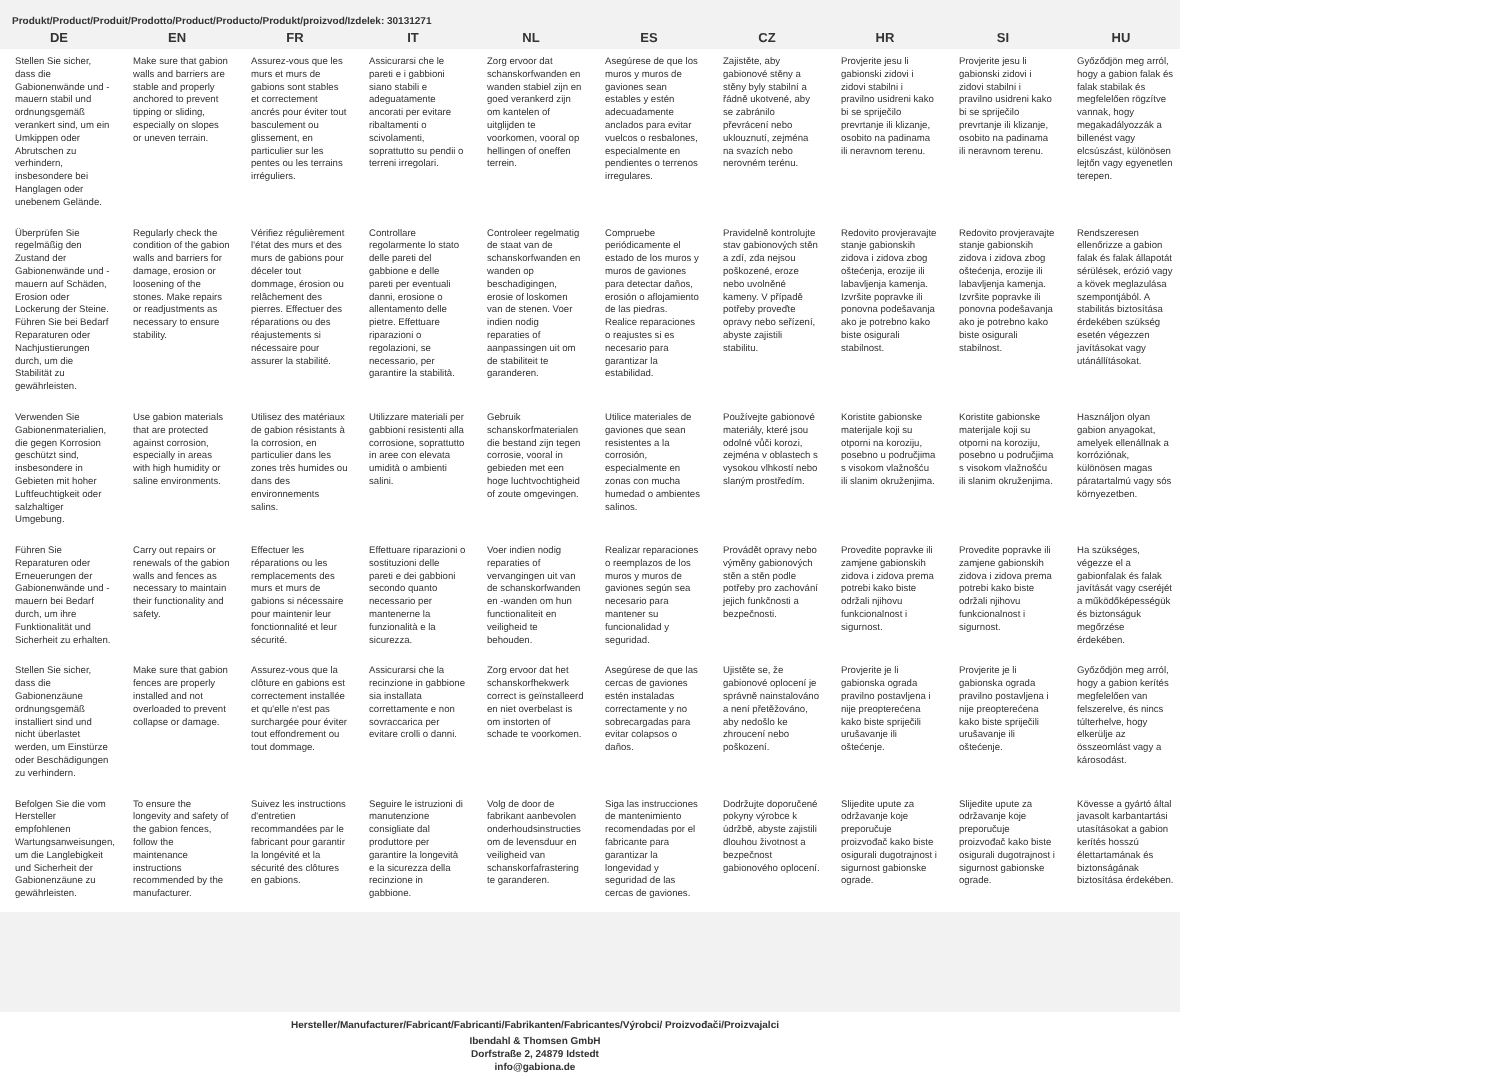Produkt/Product/Produit/Prodotto/Product/Producto/Produkt/proizvod/Izdelek: 30131271
| DE | EN | FR | IT | NL | ES | CZ | HR | SI | HU |
| --- | --- | --- | --- | --- | --- | --- | --- | --- | --- |
| Stellen Sie sicher, dass die Gabionenwände und -mauern stabil und ordnungsgemäß verankert sind, um ein Umkippen oder Abrutschen zu verhindern, insbesondere bei Hanglagen oder unebenem Gelände. | Make sure that gabion walls and barriers are stable and properly anchored to prevent tipping or sliding, especially on slopes or uneven terrain. | Assurez-vous que les murs et murs de gabions sont stables et correctement ancrés pour éviter tout basculement ou glissement, en particulier sur les pentes ou les terrains irréguliers. | Assicurarsi che le pareti e i gabbioni siano stabili e adeguatamente ancorati per evitare ribaltamenti o scivolamenti, soprattutto su pendii o terreni irregolari. | Zorg ervoor dat schanskorfwanden en wanden stabiel zijn en goed verankerd zijn om kantelen of uitglijden te voorkomen, vooral op hellingen of oneffen terrein. | Asegúrese de que los muros y muros de gaviones sean estables y estén adecuadamente anclados para evitar vuelcos o resbalones, especialmente en pendientes o terrenos irregulares. | Zajistěte, aby gabionové stěny a stěny byly stabilní a řádně ukotvené, aby se zabránilo převrácení nebo uklouznutí, zejména na svazích nebo nerovném terénu. | Provjerite jesu li gabionski zidovi i zidovi stabilni i pravilno usidreni kako bi se spriječilo prevrtanje ili klizanje, osobito na padinama ili neravnom terenu. | Provjerite jesu li gabionski zidovi i zidovi stabilni i pravilno usidreni kako bi se spriječilo prevrtanje ili klizanje, osobito na padinama ili neravnom terenu. | Győződjön meg arról, hogy a gabion falak és falak stabilak és megfelelően rögzítve vannak, hogy megakadályozzák a billenést vagy elcsúszást, különösen lejtőn vagy egyenetlen terepen. |
| Überprüfen Sie regelmäßig den Zustand der Gabionenwände und -mauern auf Schäden, Erosion oder Lockerung der Steine. Führen Sie bei Bedarf Reparaturen oder Nachjustierungen durch, um die Stabilität zu gewährleisten. | Regularly check the condition of the gabion walls and barriers for damage, erosion or loosening of the stones. Make repairs or readjustments as necessary to ensure stability. | Vérifiez régulièrement l'état des murs et des murs de gabions pour déceler tout dommage, érosion ou relâchement des pierres. Effectuer des réparations ou des réajustements si nécessaire pour assurer la stabilité. | Controllare regolarmente lo stato delle pareti del gabbione e delle pareti per eventuali danni, erosione o allentamento delle pietre. Effettuare riparazioni o regolazioni, se necessario, per garantire la stabilità. | Controleer regelmatig de staat van de schanskorfwanden en wanden op beschadigingen, erosie of loskomen van de stenen. Voer indien nodig reparaties of aanpassingen uit om de stabiliteit te garanderen. | Compruebe periódicamente el estado de los muros y muros de gaviones para detectar daños, erosión o aflojamiento de las piedras. Realice reparaciones o reajustes si es necesario para garantizar la estabilidad. | Pravidelně kontrolujte stav gabionových stěn a zdí, zda nejsou poškozené, eroze nebo uvolněné kameny. V případě potřeby proveďte opravy nebo seřízení, abyste zajistili stabilitu. | Redovito provjeravajte stanje gabionskih zidova i zidova zbog oštećenja, erozije ili labavljenja kamenja. Izvršite popravke ili ponovna podešavanja ako je potrebno kako biste osigurali stabilnost. | Redovito provjeravajte stanje gabionskih zidova i zidova zbog oštećenja, erozije ili labavljenja kamenja. Izvršite popravke ili ponovna podešavanja ako je potrebno kako biste osigurali stabilnost. | Rendszeresen ellenőrizze a gabion falak és falak állapotát sérülések, erózió vagy a kövek meglazulása szempontjából. A stabilitás biztosítása érdekében szükség esetén végezzen javításokat vagy utánállításokat. |
| Verwenden Sie Gabionenmaterialien, die gegen Korrosion geschützt sind, insbesondere in Gebieten mit hoher Luftfeuchtigkeit oder salzhaltiger Umgebung. | Use gabion materials that are protected against corrosion, especially in areas with high humidity or saline environments. | Utilisez des matériaux de gabion résistants à la corrosion, en particulier dans les zones très humides ou dans des environnements salins. | Utilizzare materiali per gabbioni resistenti alla corrosione, soprattutto in aree con elevata umidità o ambienti salini. | Gebruik schanskorfmaterialen die bestand zijn tegen corrosie, vooral in gebieden met een hoge luchtvochtigheid of zoute omgevingen. | Utilice materiales de gaviones que sean resistentes a la corrosión, especialmente en zonas con mucha humedad o ambientes salinos. | Používejte gabionové materiály, které jsou odolné vůči korozi, zejména v oblastech s vysokou vlhkostí nebo slaným prostředím. | Koristite gabionske materijale koji su otporni na koroziju, posebno u područjima s visokom vlažnošću ili slanim okruženjima. | Koristite gabionske materijale koji su otporni na koroziju, posebno u područjima s visokom vlažnošću ili slanim okruženjima. | Használjon olyan gabion anyagokat, amelyek ellenállnak a korróziónak, különösen magas páratartalmú vagy sós környezetben. |
| Führen Sie Reparaturen oder Erneuerungen der Gabionenwände und -mauern bei Bedarf durch, um ihre Funktionalität und Sicherheit zu erhalten. | Carry out repairs or renewals of the gabion walls and fences as necessary to maintain their functionality and safety. | Effectuer les réparations ou les remplacements des murs et murs de gabions si nécessaire pour maintenir leur fonctionnalité et leur sécurité. | Effettuare riparazioni o sostituzioni delle pareti e dei gabbioni secondo quanto necessario per mantenerne la funzionalità e la sicurezza. | Voer indien nodig reparaties of vervangingen uit van de schanskorfwanden en -wanden om hun functionaliteit en veiligheid te behouden. | Realizar reparaciones o reemplazos de los muros y muros de gaviones según sea necesario para mantener su funcionalidad y seguridad. | Provádět opravy nebo výměny gabionových stěn a stěn podle potřeby pro zachování jejich funkčnosti a bezpečnosti. | Provedite popravke ili zamjene gabionskih zidova i zidova prema potrebi kako biste održali njihovu funkcionalnost i sigurnost. | Provedite popravke ili zamjene gabionskih zidova i zidova prema potrebi kako biste održali njihovu funkcionalnost i sigurnost. | Ha szükséges, végezze el a gabionfalak és falak javítását vagy cseréjét a működőképességük és biztonságuk megőrzése érdekében. |
| Stellen Sie sicher, dass die Gabionenzäune ordnungsgemäß installiert sind und nicht überlastet werden, um Einstürze oder Beschädigungen zu verhindern. | Make sure that gabion fences are properly installed and not overloaded to prevent collapse or damage. | Assurez-vous que la clôture en gabions est correctement installée et qu'elle n'est pas surchargée pour éviter tout effondrement ou tout dommage. | Assicurarsi che la recinzione in gabbione sia installata correttamente e non sovraccarica per evitare crolli o danni. | Zorg ervoor dat het schanskorfhekwerk correct is geïnstalleerd en niet overbelast is om instorten of schade te voorkomen. | Asegúrese de que las cercas de gaviones estén instaladas correctamente y no sobrecargadas para evitar colapsos o daños. | Ujistěte se, že gabionové oplocení je správně nainstalováno a není přetěžováno, aby nedošlo ke zhroucení nebo poškození. | Provjerite je li gabionska ograda pravilno postavljena i nije preopterećena kako biste spriječili urušavanje ili oštećenje. | Provjerite je li gabionska ograda pravilno postavljena i nije preopterećena kako biste spriječili urušavanje ili oštećenje. | Győződjön meg arról, hogy a gabion kerítés megfelelően van felszerelve, és nincs túlterhelve, hogy elkerülje az összeomlást vagy a károsodást. |
| Befolgen Sie die vom Hersteller empfohlenen Wartungsanweisungen, um die Langlebigkeit und Sicherheit der Gabionenzäune zu gewährleisten. | To ensure the longevity and safety of the gabion fences, follow the maintenance instructions recommended by the manufacturer. | Suivez les instructions d'entretien recommandées par le fabricant pour garantir la longévité et la sécurité des clôtures en gabions. | Seguire le istruzioni di manutenzione consigliate dal produttore per garantire la longevità e la sicurezza della recinzione in gabbione. | Volg de door de fabrikant aanbevolen onderhoudsinstructies om de levensduur en veiligheid van schanskorfafrastering te garanderen. | Siga las instrucciones de mantenimiento recomendadas por el fabricante para garantizar la longevidad y seguridad de las cercas de gaviones. | Dodržujte doporučené pokyny výrobce k údržbě, abyste zajistili dlouhou životnost a bezpečnost gabionového oplocení. | Slijedite upute za održavanje koje preporučuje proizvođač kako biste osigurali dugotrajnost i sigurnost gabionske ograde. | Slijedite upute za održavanje koje preporučuje proizvođač kako biste osigurali dugotrajnost i sigurnost gabionske ograde. | Kövesse a gyártó által javasolt karbantartási utasításokat a gabion kerítés hosszú élettartamának és biztonságának biztosítása érdekében. |
Hersteller/Manufacturer/Fabricant/Fabricanti/Fabrikanten/Fabricantes/Výrobci/ Proizvođači/Proizvajalci
Ibendahl & Thomsen GmbH
Dorfstraße 2, 24879 Idstedt
info@gabiona.de